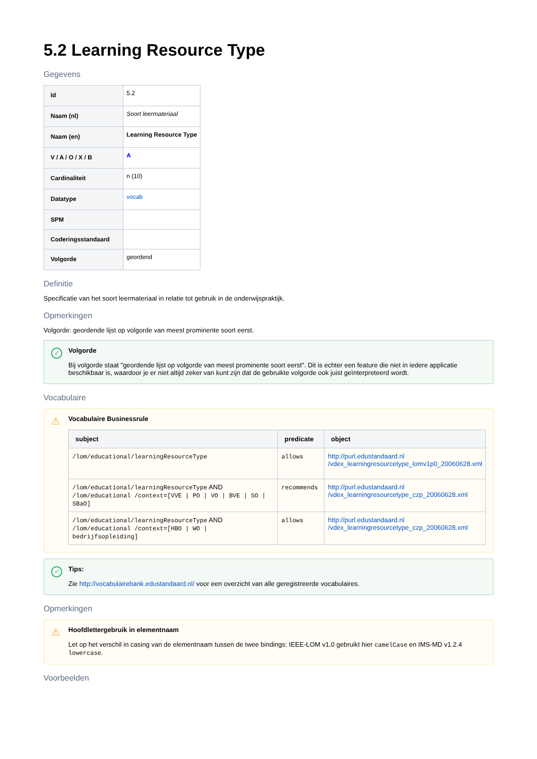5.2 Learning Resource Type
Gegevens
| Id | 5.2 |
| Naam (nl) | Soort leermateriaal |
| Naam (en) | Learning Resource Type |
| V / A / O / X / B | A |
| Cardinaliteit | n (10) |
| Datatype | vocab |
| SPM | |
| Coderingsstandaard | |
| Volgorde | geordend |
Definitie
Specificatie van het soort leermateriaal in relatie tot gebruik in de onderwijspraktijk.
Opmerkingen
Volgorde: geordende lijst op volgorde van meest prominente soort eerst.
✓ Volgorde
Bij volgorde staat "geordende lijst op volgorde van meest prominente soort eerst". Dit is echter een feature die niet in iedere applicatie beschikbaar is, waardoor je er niet altijd zeker van kunt zijn dat de gebruikte volgorde ook juist geïnterpreteerd wordt.
Vocabulaire
⚠ Vocabulaire Businessrule
| subject | predicate | object |
| --- | --- | --- |
| /lom/educational/learningResourceType | allows | http://purl.edustandaard.nl /vdex_learningresourcetype_lomv1p0_20060628.xml |
| /lom/educational/learningResourceType AND /lom/educational /context=[VVE / PO / VO / BVE / SO / SBaO] | recommends | http://purl.edustandaard.nl /vdex_learningresourcetype_czp_20060628.xml |
| /lom/educational/learningResourceType AND /lom/educational /context=[HBO / WO / bedrijfsopleiding] | allows | http://purl.edustandaard.nl /vdex_learningresourcetype_czp_20060628.xml |
✓ Tips:
Zie http://vocabulairebank.edustandaard.nl/ voor een overzicht van alle geregistreerde vocabulaires.
Opmerkingen
⚠ Hoofdlettergebruik in elementnaam
Let op het verschil in casing van de elementnaam tussen de twee bindings: IEEE-LOM v1.0 gebruikt hier camelCase en IMS-MD v1.2.4 lowercase.
Voorbeelden